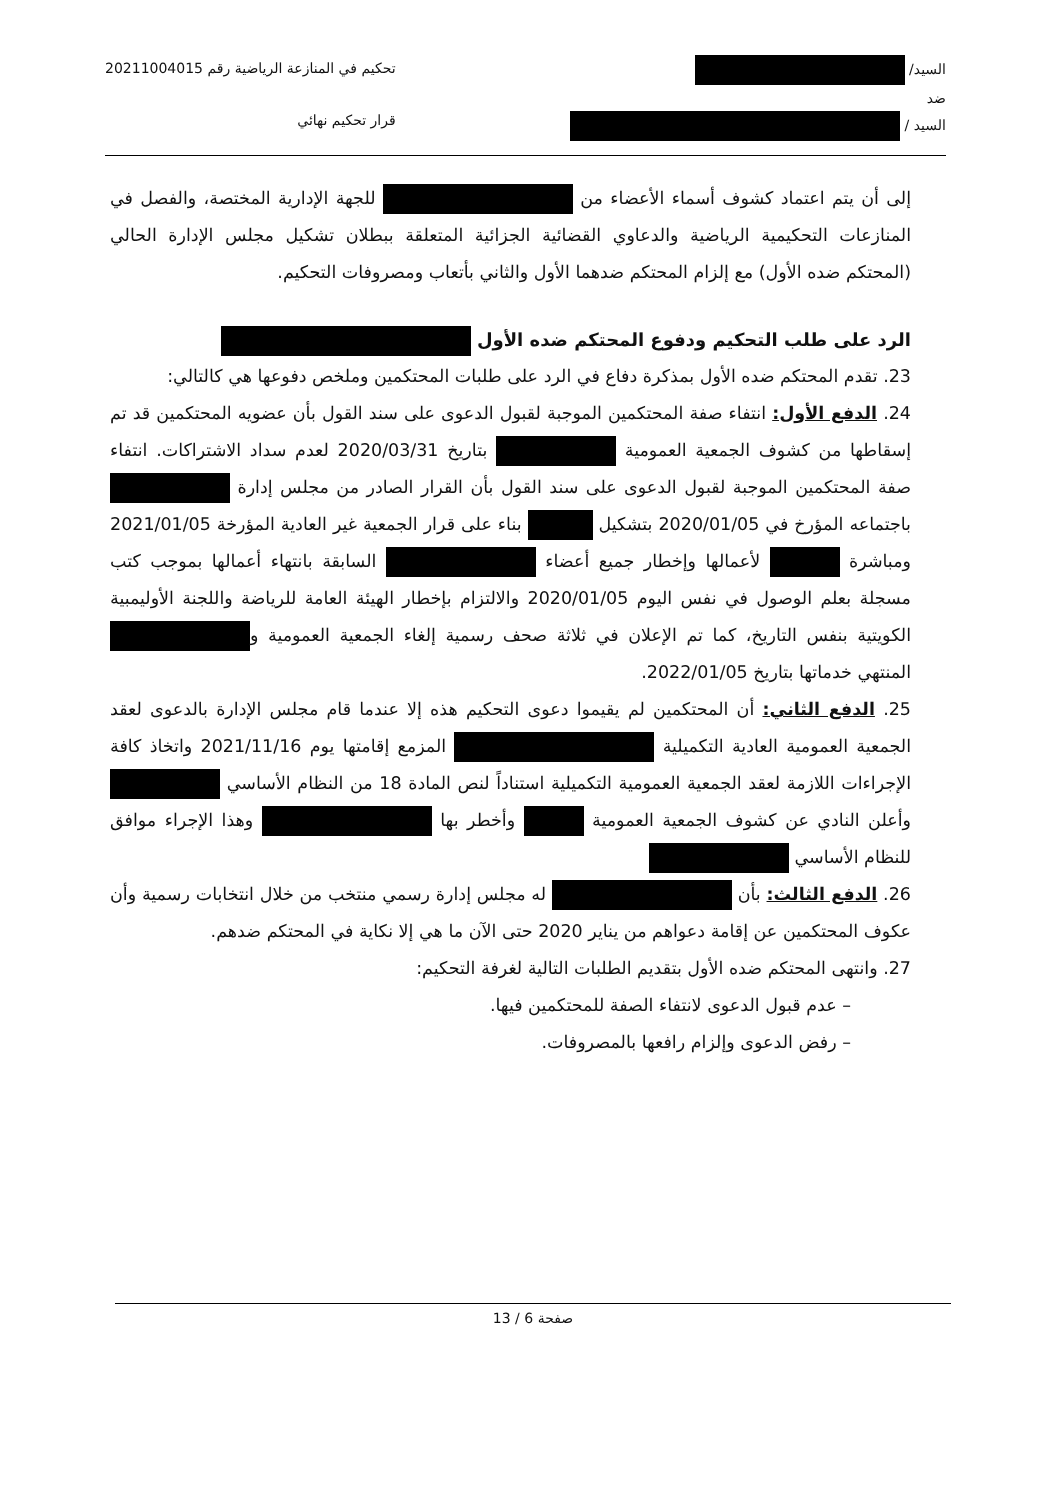السيد/
ضد
السيد /
تحكيم في المنازعة الرياضية رقم 20211004015
قرار تحكيم نهائي
إلى أن يتم اعتماد كشوف أسماء الأعضاء من للجهة الإدارية المختصة، والفصل في المنازعات التحكيمية الرياضية والدعاوي القضائية الجزائية المتعلقة ببطلان تشكيل مجلس الإدارة الحالي (المحتكم ضده الأول) مع إلزام المحتكم ضدهما الأول والثاني بأتعاب ومصروفات التحكيم.
الرد على طلب التحكيم ودفوع المحتكم ضده الأول
23. تقدم المحتكم ضده الأول بمذكرة دفاع في الرد على طلبات المحتكمين وملخص دفوعها هي كالتالي:
24. الدفع الأول: انتفاء صفة المحتكمين الموجبة لقبول الدعوى على سند القول بأن عضويه المحتكمين قد تم إسقاطها من كشوف الجمعية العمومية بتاريخ 2020/03/31 لعدم سداد الاشتراكات. انتفاء صفة المحتكمين الموجبة لقبول الدعوى على سند القول بأن القرار الصادر من مجلس إدارة باجتماعه المؤرخ في 2020/01/05 بتشكيل بناء على قرار الجمعية غير العادية المؤرخة 2021/01/05 ومباشرة لأعمالها وإخطار جميع أعضاء السابقة بانتهاء أعمالها بموجب كتب مسجلة بعلم الوصول في نفس اليوم 2020/01/05 والالتزام بإخطار الهيئة العامة للرياضة واللجنة الأوليمبية الكويتية بنفس التاريخ، كما تم الإعلان في ثلاثة صحف رسمية إلغاء الجمعية العمومية و المنتهي خدماتها بتاريخ 2022/01/05.
25. الدفع الثاني: أن المحتكمين لم يقيموا دعوى التحكيم هذه إلا عندما قام مجلس الإدارة بالدعوى لعقد الجمعية العمومية العادية التكميلية المزمع إقامتها يوم 2021/11/16 واتخاذ كافة الإجراءات اللازمة لعقد الجمعية العمومية التكميلية استناداً لنص المادة 18 من النظام الأساسي وأعلن النادي عن كشوف الجمعية العمومية وأخطر بها وهذا الإجراء موافق للنظام الأساسي
26. الدفع الثالث: بأن له مجلس إدارة رسمي منتخب من خلال انتخابات رسمية وأن عكوف المحتكمين عن إقامة دعواهم من يناير 2020 حتى الآن ما هي إلا نكاية في المحتكم ضدهم.
27. وانتهى المحتكم ضده الأول بتقديم الطلبات التالية لغرفة التحكيم:
– عدم قبول الدعوى لانتفاء الصفة للمحتكمين فيها.
– رفض الدعوى وإلزام رافعها بالمصروفات.
صفحة 6 / 13